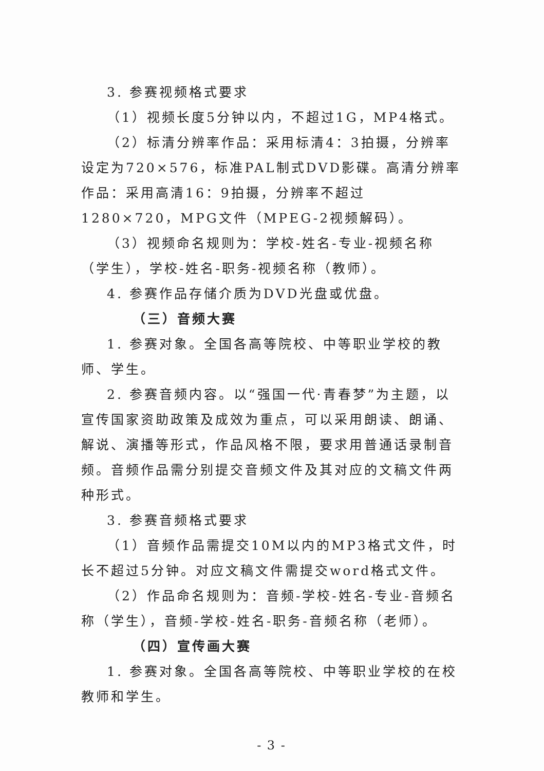3. 参赛视频格式要求
（1）视频长度5分钟以内，不超过1G，MP4格式。
（2）标清分辨率作品：采用标清4：3拍摄，分辨率设定为720×576，标准PAL制式DVD影碟。高清分辨率作品：采用高清16：9拍摄，分辨率不超过1280×720，MPG文件（MPEG-2视频解码）。
（3）视频命名规则为：学校-姓名-专业-视频名称（学生），学校-姓名-职务-视频名称（教师）。
4. 参赛作品存储介质为DVD光盘或优盘。
（三）音频大赛
1. 参赛对象。全国各高等院校、中等职业学校的教师、学生。
2. 参赛音频内容。以“强国一代·青春梦”为主题，以宣传国家资助政策及成效为重点，可以采用朗读、朗诵、解说、演播等形式，作品风格不限，要求用普通话录制音频。音频作品需分别提交音频文件及其对应的文稿文件两种形式。
3. 参赛音频格式要求
（1）音频作品需提交10M以内的MP3格式文件，时长不超过5分钟。对应文稿文件需提交word格式文件。
（2）作品命名规则为：音频-学校-姓名-专业-音频名称（学生），音频-学校-姓名-职务-音频名称（老师）。
（四）宣传画大赛
1. 参赛对象。全国各高等院校、中等职业学校的在校教师和学生。
- 3 -